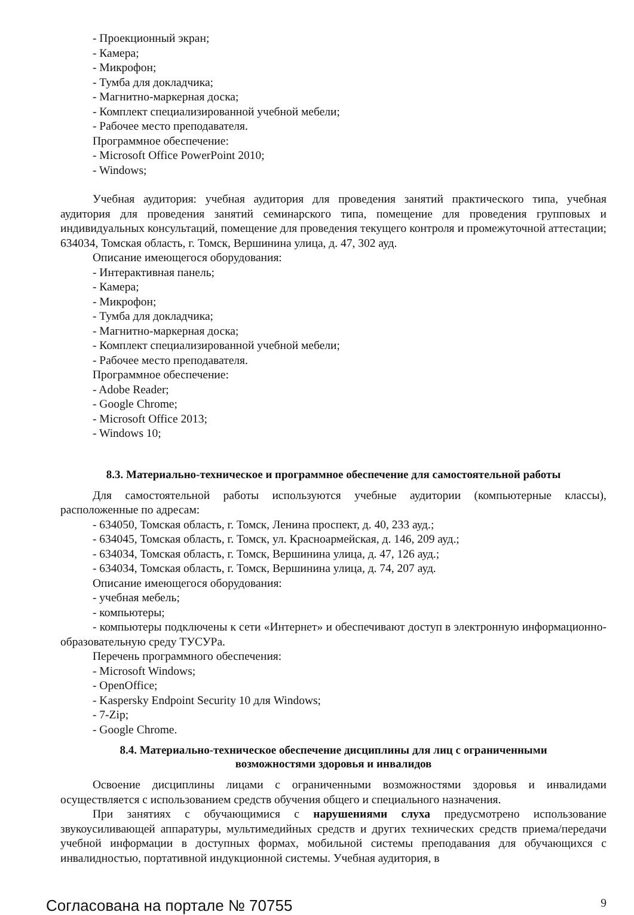- Проекционный экран;
- Камера;
- Микрофон;
- Тумба для докладчика;
- Магнитно-маркерная доска;
- Комплект специализированной учебной мебели;
- Рабочее место преподавателя.
Программное обеспечение:
- Microsoft Office PowerPoint 2010;
- Windows;
Учебная аудитория: учебная аудитория для проведения занятий практического типа, учебная аудитория для проведения занятий семинарского типа, помещение для проведения групповых и индивидуальных консультаций, помещение для проведения текущего контроля и промежуточной аттестации; 634034, Томская область, г. Томск, Вершинина улица, д. 47, 302 ауд.
Описание имеющегося оборудования:
- Интерактивная панель;
- Камера;
- Микрофон;
- Тумба для докладчика;
- Магнитно-маркерная доска;
- Комплект специализированной учебной мебели;
- Рабочее место преподавателя.
Программное обеспечение:
- Adobe Reader;
- Google Chrome;
- Microsoft Office 2013;
- Windows 10;
8.3. Материально-техническое и программное обеспечение для самостоятельной работы
Для самостоятельной работы используются учебные аудитории (компьютерные классы), расположенные по адресам:
- 634050, Томская область, г. Томск, Ленина проспект, д. 40, 233 ауд.;
- 634045, Томская область, г. Томск, ул. Красноармейская, д. 146, 209 ауд.;
- 634034, Томская область, г. Томск, Вершинина улица, д. 47, 126 ауд.;
- 634034, Томская область, г. Томск, Вершинина улица, д. 74, 207 ауд.
Описание имеющегося оборудования:
- учебная мебель;
- компьютеры;
- компьютеры подключены к сети «Интернет» и обеспечивают доступ в электронную информационно-образовательную среду ТУСУРа.
Перечень программного обеспечения:
- Microsoft Windows;
- OpenOffice;
- Kaspersky Endpoint Security 10 для Windows;
- 7-Zip;
- Google Chrome.
8.4. Материально-техническое обеспечение дисциплины для лиц с ограниченными
возможностями здоровья и инвалидов
Освоение дисциплины лицами с ограниченными возможностями здоровья и инвалидами осуществляется с использованием средств обучения общего и специального назначения.
При занятиях с обучающимися с нарушениями слуха предусмотрено использование звукоусиливающей аппаратуры, мультимедийных средств и других технических средств приема/передачи учебной информации в доступных формах, мобильной системы преподавания для обучающихся с инвалидностью, портативной индукционной системы. Учебная аудитория, в
Согласована на портале № 70755 9